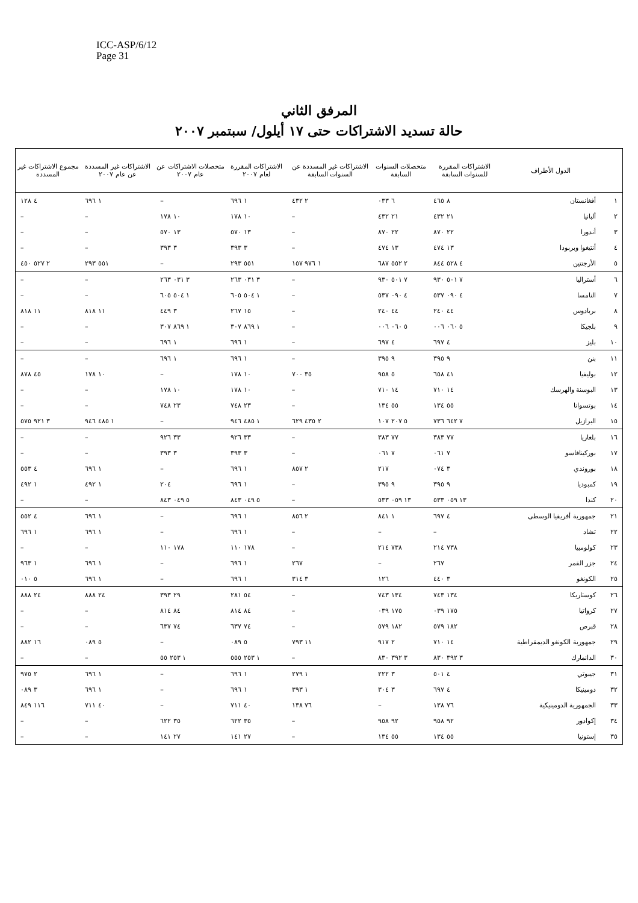ICC-ASP/6/12
Page 31
المرفق الثاني
حالة تسديد الاشتراكات حتى ١٧ أيلول/ سبتمبر ٢٠٠٧
| | الدول الأطراف | الاشتراكات المقررة للسنوات السابقة | متحصلات السنوات السابقة | الاشتراكات غير المسددة عن السنوات السابقة | الاشتراكات المقررة لعام ٢٠٠٧ | متحصلات الاشتراكات عن عام ٢٠٠٧ | الاشتراكات غير المسددة عن عام ٢٠٠٧ | مجموع الاشتراكات غير المسددة |
| --- | --- | --- | --- | --- | --- | --- | --- | --- |
| ١ | أفغانستان | ٨ ٤٦٥ | ٦ ٠٣٣ | ٢ ٤٣٢ | ١ ٦٩٦ | – | ١ ٦٩٦ | ٤ ١٢٨ |
| ٢ | ألبانيا | ٢١ ٤٣٢ | ٢١ ٤٣٢ | – | ١٠ ١٧٨ | ١٠ ١٧٨ | – | – |
| ٣ | أندورا | ٢٢ ٨٧٠ | ٢٢ ٨٧٠ | – | ١٣ ٥٧٠ | ١٣ ٥٧٠ | – | – |
| ٤ | أنتيغوا وبربودا | ١٣ ٤٧٤ | ١٣ ٤٧٤ | – | ٣ ٣٩٣ | ٣ ٣٩٣ | – | – |
| ٥ | الأرجنتين | ٤ ٥٢٨ ٨٤٤ | ٢ ٥٥٢ ٦٨٧ | ١ ٩٧٦ ١٥٧ | ٥٥١ ٢٩٣ | – | ٥٥١ ٢٩٣ | ٢ ٥٢٧ ٤٥٠ |
| ٦ | أستراليا | ٧ ٥٠١ ٩٣٠ | ٧ ٥٠١ ٩٣٠ | – | ٣ ٠٣١ ٢٦٣ | ٣ ٠٣١ ٢٦٣ | – | – |
| ٧ | النامسا | ٤ ٠٩٠ ٥٣٧ | ٤ ٠٩٠ ٥٣٧ | – | ١ ٥٠٤ ٦٠٥ | ١ ٥٠٤ ٦٠٥ | – | – |
| ٨ | بربادوس | ٤٤ ٢٤٠ | ٤٤ ٢٤٠ | – | ١٥ ٢٦٧ | ٣ ٤٤٩ | ١١ ٨١٨ | ١١ ٨١٨ |
| ٩ | بلجيكا | ٥ ٠٦٠ ٠٠٦ | ٥ ٠٦٠ ٠٠٦ | – | ١ ٨٦٩ ٣٠٧ | ١ ٨٦٩ ٣٠٧ | – | – |
| ١٠ | بليز | ٤ ٦٩٧ | ٤ ٦٩٧ | – | ١ ٦٩٦ | ١ ٦٩٦ | – | – |
| ١١ | بنن | ٩ ٣٩٥ | ٩ ٣٩٥ | – | ١ ٦٩٦ | ١ ٦٩٦ | – | – |
| ١٢ | بوليفيا | ٤١ ٦٥٨ | ٥ ٩٥٨ | ٣٥ ٧٠٠ | ١٠ ١٧٨ | – | ١٠ ١٧٨ | ٤٥ ٨٧٨ |
| ١٣ | البوسنة والهرسك | ١٤ ٧١٠ | ١٤ ٧١٠ | – | ١٠ ١٧٨ | ١٠ ١٧٨ | – | – |
| ١٤ | بوتسوانا | ٥٥ ١٣٤ | ٥٥ ١٣٤ | – | ٢٣ ٧٤٨ | ٢٣ ٧٤٨ | – | – |
| ١٥ | البرازيل | ٧ ٦٤٢ ٧٣٦ | ٥ ٢٠٧ ١٠٧ | ٢ ٤٣٥ ٦٢٩ | ١ ٤٨٥ ٩٤٦ | – | ١ ٤٨٥ ٩٤٦ | ٣ ٩٢١ ٥٧٥ |
| ١٦ | بلغاريا | ٧٧ ٣٨٣ | ٧٧ ٣٨٣ | – | ٣٣ ٩٢٦ | ٣٣ ٩٢٦ | – | – |
| ١٧ | بوركينافاسو | ٧ ٠٦١ | ٧ ٠٦١ | – | ٣ ٣٩٣ | ٣ ٣٩٣ | – | – |
| ١٨ | بوروندي | ٣ ٠٧٤ | ٢١٧ | ٢ ٨٥٧ | ١ ٦٩٦ | – | ١ ٦٩٦ | ٤ ٥٥٣ |
| ١٩ | كمبوديا | ٩ ٣٩٥ | ٩ ٣٩٥ | – | ١ ٦٩٦ | ٢٠٤ | ١ ٤٩٢ | ١ ٤٩٢ |
| ٢٠ | كندا | ١٣ ٠٥٩ ٥٣٣ | ١٣ ٠٥٩ ٥٣٣ | – | ٥ ٠٤٩ ٨٤٣ | ٥ ٠٤٩ ٨٤٣ | – | – |
| ٢١ | جمهورية أفريقيا الوسطى | ٤ ٦٩٧ | ١ ٨٤١ | ٢ ٨٥٦ | ١ ٦٩٦ | – | ١ ٦٩٦ | ٤ ٥٥٢ |
| ٢٢ | تشاد | – | – | – | ١ ٦٩٦ | – | ١ ٦٩٦ | ١ ٦٩٦ |
| ٢٣ | كولومبيا | ٧٣٨ ٢١٤ | ٧٣٨ ٢١٤ | – | ١٧٨ ١١٠ | ١٧٨ ١١٠ | – | – |
| ٢٤ | جزر القمر | ٢٦٧ | – | ٢٦٧ | ١ ٦٩٦ | – | ١ ٦٩٦ | ١ ٩٦٣ |
| ٢٥ | الكونغو | ٣ ٤٤٠ | ١٢٦ | ٣ ٣١٤ | ١ ٦٩٦ | – | ١ ٦٩٦ | ٥ ٠١٠ |
| ٢٦ | كوستاريكا | ١٣٤ ٧٤٣ | ١٣٤ ٧٤٣ | – | ٥٤ ٢٨١ | ٢٩ ٣٩٣ | ٢٤ ٨٨٨ | ٢٤ ٨٨٨ |
| ٢٧ | كرواتيا | ١٧٥ ٠٣٩ | ١٧٥ ٠٣٩ | – | ٨٤ ٨١٤ | ٨٤ ٨١٤ | – | – |
| ٢٨ | قبرص | ١٨٢ ٥٧٩ | ١٨٢ ٥٧٩ | – | ٧٤ ٦٣٧ | ٧٤ ٦٣٧ | – | – |
| ٢٩ | جمهورية الكونغو الديمقراطية | ١٤ ٧١٠ | ٢ ٩١٧ | ١١ ٧٩٣ | ٥ ٠٨٩ | – | ٥ ٠٨٩ | ١٦ ٨٨٢ |
| ٣٠ | الدانمارك | ٣ ٣٩٢ ٨٣٠ | ٣ ٣٩٢ ٨٣٠ | – | ١ ٢٥٣ ٥٥٥ | ١ ٢٥٣ ٥٥ | – | – |
| ٣١ | جيبوتي | ٤ ٥٠١ | ٣ ٢٢٢ | ١ ٢٧٩ | ١ ٦٩٦ | – | ١ ٦٩٦ | ٢ ٩٧٥ |
| ٣٢ | دومينيكا | ٤ ٦٩٧ | ٣ ٣٠٤ | ١ ٣٩٣ | ١ ٦٩٦ | – | ١ ٦٩٦ | ٣ ٠٨٩ |
| ٣٣ | الجمهورية الدومينيكية | ٧٦ ١٣٨ | – | ٧٦ ١٣٨ | ٤٠ ٧١١ | – | ٤٠ ٧١١ | ١١٦ ٨٤٩ |
| ٣٤ | إكوادور | ٩٢ ٩٥٨ | ٩٢ ٩٥٨ | – | ٣٥ ٦٢٢ | ٣٥ ٦٢٢ | – | – |
| ٣٥ | إستونيا | ٥٥ ١٣٤ | ٥٥ ١٣٤ | – | ٢٧ ١٤١ | ٢٧ ١٤١ | – | – |